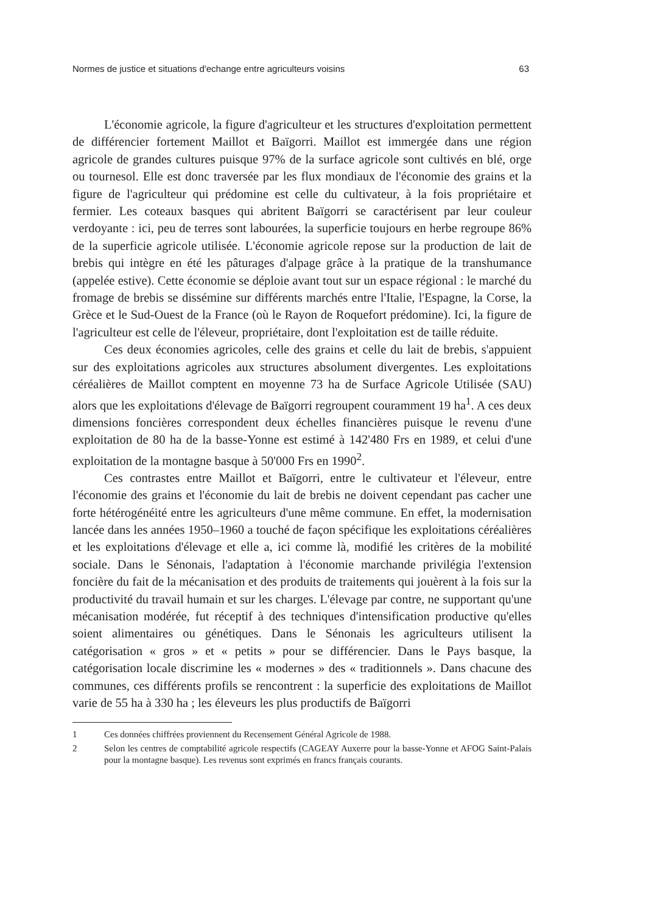Normes de justice et situations d'echange entre agriculteurs voisins 63
L'économie agricole, la figure d'agriculteur et les structures d'exploitation permettent de différencier fortement Maillot et Baïgorri. Maillot est immergée dans une région agricole de grandes cultures puisque 97% de la surface agricole sont cultivés en blé, orge ou tournesol. Elle est donc traversée par les flux mondiaux de l'économie des grains et la figure de l'agriculteur qui prédomine est celle du cultivateur, à la fois propriétaire et fermier. Les coteaux basques qui abritent Baïgorri se caractérisent par leur couleur verdoyante : ici, peu de terres sont labourées, la superficie toujours en herbe regroupe 86% de la superficie agricole utilisée. L'économie agricole repose sur la production de lait de brebis qui intègre en été les pâturages d'alpage grâce à la pratique de la transhumance (appelée estive). Cette économie se déploie avant tout sur un espace régional : le marché du fromage de brebis se dissémine sur différents marchés entre l'Italie, l'Espagne, la Corse, la Grèce et le Sud-Ouest de la France (où le Rayon de Roquefort prédomine). Ici, la figure de l'agriculteur est celle de l'éleveur, propriétaire, dont l'exploitation est de taille réduite.
Ces deux économies agricoles, celle des grains et celle du lait de brebis, s'appuient sur des exploitations agricoles aux structures absolument divergentes. Les exploitations céréalières de Maillot comptent en moyenne 73 ha de Surface Agricole Utilisée (SAU) alors que les exploitations d'élevage de Baïgorri regroupent couramment 19 ha<sup>1</sup>. A ces deux dimensions foncières correspondent deux échelles financières puisque le revenu d'une exploitation de 80 ha de la basse-Yonne est estimé à 142'480 Frs en 1989, et celui d'une exploitation de la montagne basque à 50'000 Frs en 1990<sup>2</sup>.
Ces contrastes entre Maillot et Baïgorri, entre le cultivateur et l'éleveur, entre l'économie des grains et l'économie du lait de brebis ne doivent cependant pas cacher une forte hétérogénéité entre les agriculteurs d'une même commune. En effet, la modernisation lancée dans les années 1950–1960 a touché de façon spécifique les exploitations céréalières et les exploitations d'élevage et elle a, ici comme là, modifié les critères de la mobilité sociale. Dans le Sénonais, l'adaptation à l'économie marchande privilégia l'extension foncière du fait de la mécanisation et des produits de traitements qui jouèrent à la fois sur la productivité du travail humain et sur les charges. L'élevage par contre, ne supportant qu'une mécanisation modérée, fut réceptif à des techniques d'intensification productive qu'elles soient alimentaires ou génétiques. Dans le Sénonais les agriculteurs utilisent la catégorisation « gros » et « petits » pour se différencier. Dans le Pays basque, la catégorisation locale discrimine les « modernes » des « traditionnels ». Dans chacune des communes, ces différents profils se rencontrent : la superficie des exploitations de Maillot varie de 55 ha à 330 ha ; les éleveurs les plus productifs de Baïgorri
1 Ces données chiffrées proviennent du Recensement Général Agricole de 1988.
2 Selon les centres de comptabilité agricole respectifs (CAGEAY Auxerre pour la basse-Yonne et AFOG Saint-Palais pour la montagne basque). Les revenus sont exprimés en francs français courants.